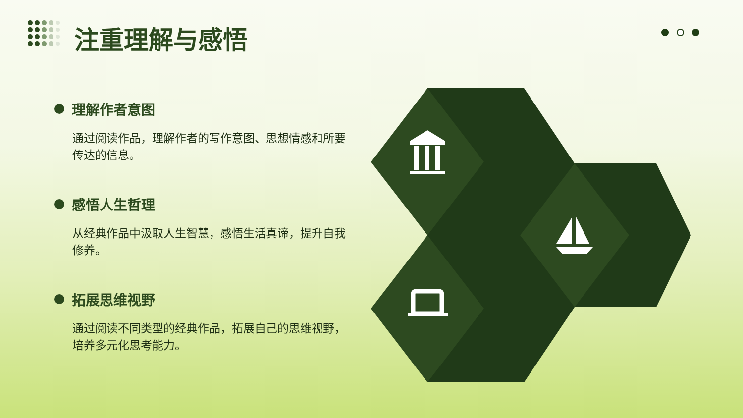注重理解与感悟
理解作者意图
通过阅读作品，理解作者的写作意图、思想情感和所要传达的信息。
感悟人生哲理
从经典作品中汲取人生智慧，感悟生活真谛，提升自我修养。
拓展思维视野
通过阅读不同类型的经典作品，拓展自己的思维视野，培养多元化思考能力。